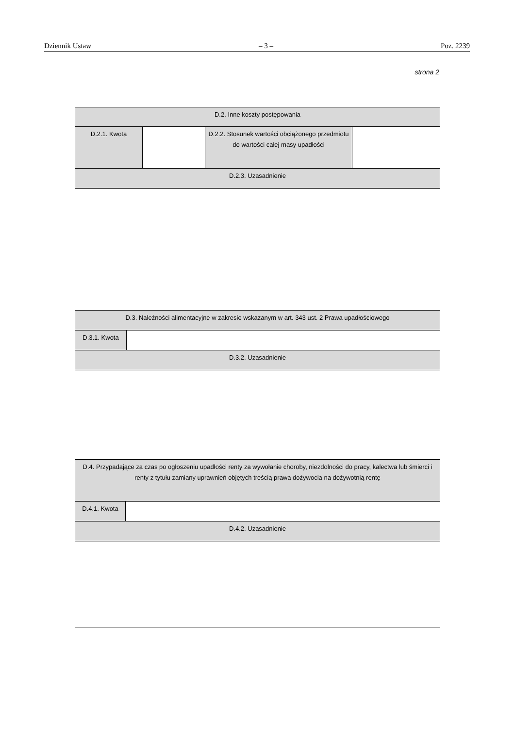Dziennik Ustaw – 3 – Poz. 2239
strona 2
| D.2. Inne koszty postępowania |
| / D.2.1. Kwota / / D.2.2. Stosunek wartości obciążonego przedmiotu do wartości całej masy upadłości / / |
| D.2.3. Uzasadnienie |
| D.3. Należności alimentacyjne w zakresie wskazanym w art. 343 ust. 2 Prawa upadłościowego |
| / D.3.1. Kwota / / |
| D.3.2. Uzasadnienie |
| D.4. Przypadające za czas po ogłoszeniu upadłości renty za wywołanie choroby, niezdolności do pracy, kalectwa lub śmierci i renty z tytułu zamiany uprawnień objętych treścią prawa dożywocia na dożywotnią rentę |
| / D.4.1. Kwota / / |
| D.4.2. Uzasadnienie |